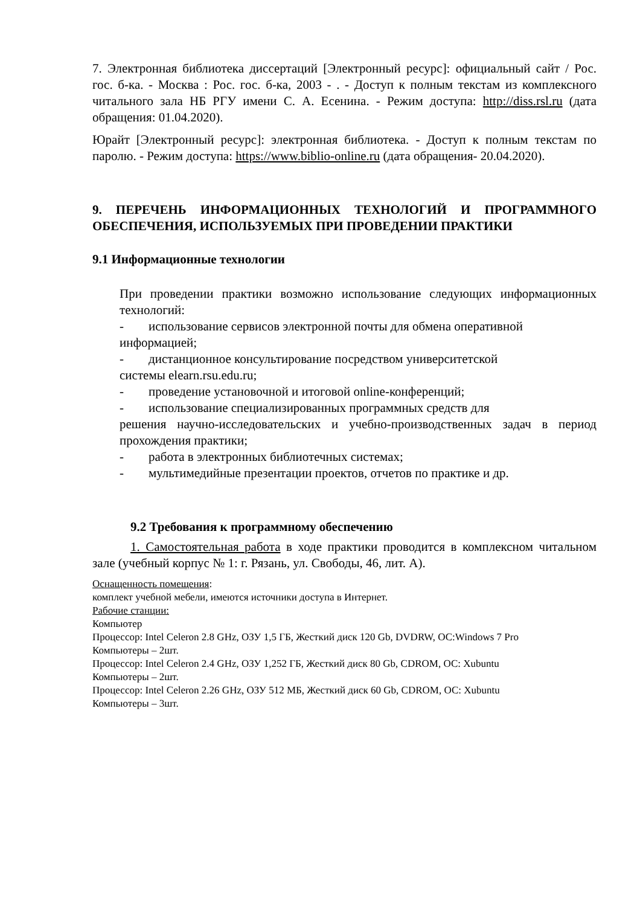7. Электронная библиотека диссертаций [Электронный ресурс]: официальный сайт / Рос. гос. б-ка. - Москва : Рос. гос. б-ка, 2003 - . - Доступ к полным текстам из комплексного читального зала НБ РГУ имени С. А. Есенина. - Режим доступа: http://diss.rsl.ru (дата обращения: 01.04.2020).
Юрайт [Электронный ресурс]: электронная библиотека. - Доступ к полным текстам по паролю. - Режим доступа: https://www.biblio-online.ru (дата обращения- 20.04.2020).
9. ПЕРЕЧЕНЬ ИНФОРМАЦИОННЫХ ТЕХНОЛОГИЙ И ПРОГРАММНОГО ОБЕСПЕЧЕНИЯ, ИСПОЛЬЗУЕМЫХ ПРИ ПРОВЕДЕНИИ ПРАКТИКИ
9.1 Информационные технологии
При проведении практики возможно использование следующих информационных технологий:
- использование сервисов электронной почты для обмена оперативной
информацией;
- дистанционное консультирование посредством университетской
системы elearn.rsu.edu.ru;
- проведение установочной и итоговой online-конференций;
- использование специализированных программных средств для
решения научно-исследовательских и учебно-производственных задач в период прохождения практики;
- работа в электронных библиотечных системах;
- мультимедийные презентации проектов, отчетов по практике и др.
9.2 Требования к программному обеспечению
1. Самостоятельная работа в ходе практики проводится в комплексном читальном зале (учебный корпус № 1: г. Рязань, ул. Свободы, 46, лит. А).
Оснащенность помещения:
комплект учебной мебели, имеются источники доступа в Интернет.
Рабочие станции:
Компьютер
Процессор: Intel Celeron 2.8 GHz, ОЗУ 1,5 ГБ, Жесткий диск 120 Gb, DVDRW, ОС:Windows 7 Pro
Компьютеры – 2шт.
Процессор: Intel Celeron 2.4 GHz, ОЗУ 1,252 ГБ, Жесткий диск 80 Gb, CDROM, ОС: Xubuntu
Компьютеры – 2шт.
Процессор: Intel Celeron 2.26 GHz, ОЗУ 512 МБ, Жесткий диск 60 Gb, CDROM, ОС: Xubuntu
Компьютеры – 3шт.